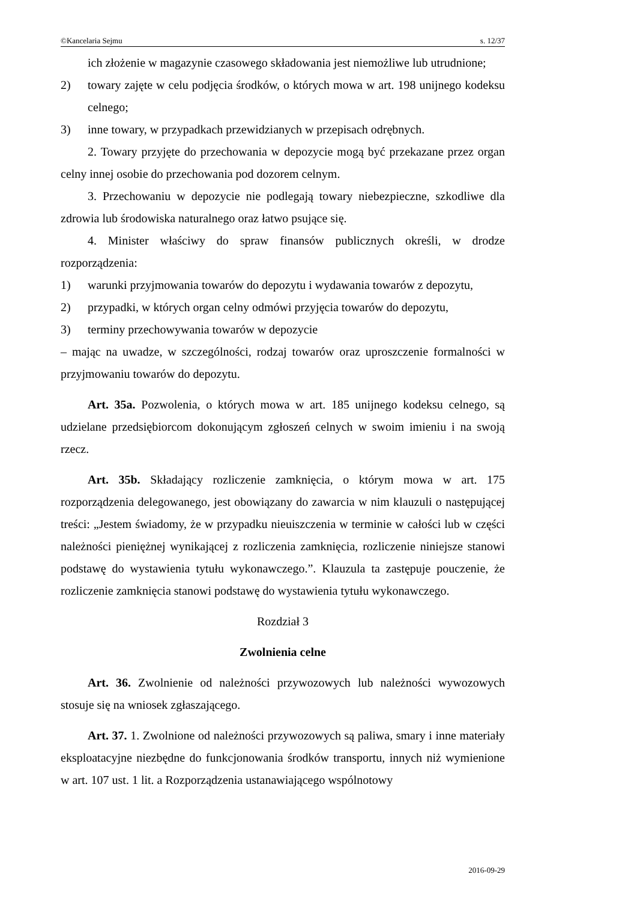©Kancelaria Sejmu s. 12/37
ich złożenie w magazynie czasowego składowania jest niemożliwe lub utrudnione;
2) towary zajęte w celu podjęcia środków, o których mowa w art. 198 unijnego kodeksu celnego;
3) inne towary, w przypadkach przewidzianych w przepisach odrębnych.
2. Towary przyjęte do przechowania w depozycie mogą być przekazane przez organ celny innej osobie do przechowania pod dozorem celnym.
3. Przechowaniu w depozycie nie podlegają towary niebezpieczne, szkodliwe dla zdrowia lub środowiska naturalnego oraz łatwo psujące się.
4. Minister właściwy do spraw finansów publicznych określi, w drodze rozporządzenia:
1) warunki przyjmowania towarów do depozytu i wydawania towarów z depozytu,
2) przypadki, w których organ celny odmówi przyjęcia towarów do depozytu,
3) terminy przechowywania towarów w depozycie
– mając na uwadze, w szczególności, rodzaj towarów oraz uproszczenie formalności w przyjmowaniu towarów do depozytu.
Art. 35a. Pozwolenia, o których mowa w art. 185 unijnego kodeksu celnego, są udzielane przedsiębiorcom dokonującym zgłoszeń celnych w swoim imieniu i na swoją rzecz.
Art. 35b. Składający rozliczenie zamknięcia, o którym mowa w art. 175 rozporządzenia delegowanego, jest obowiązany do zawarcia w nim klauzuli o następującej treści: „Jestem świadomy, że w przypadku nieuiszczenia w terminie w całości lub w części należności pieniężnej wynikającej z rozliczenia zamknięcia, rozliczenie niniejsze stanowi podstawę do wystawienia tytułu wykonawczego.”. Klauzula ta zastępuje pouczenie, że rozliczenie zamknięcia stanowi podstawę do wystawienia tytułu wykonawczego.
Rozdział 3
Zwolnienia celne
Art. 36. Zwolnienie od należności przywozowych lub należności wywozowych stosuje się na wniosek zgłaszającego.
Art. 37. 1. Zwolnione od należności przywozowych są paliwa, smary i inne materiały eksploatacyjne niezbędne do funkcjonowania środków transportu, innych niż wymienione w art. 107 ust. 1 lit. a Rozporządzenia ustanawiającego wspólnotowy
2016-09-29